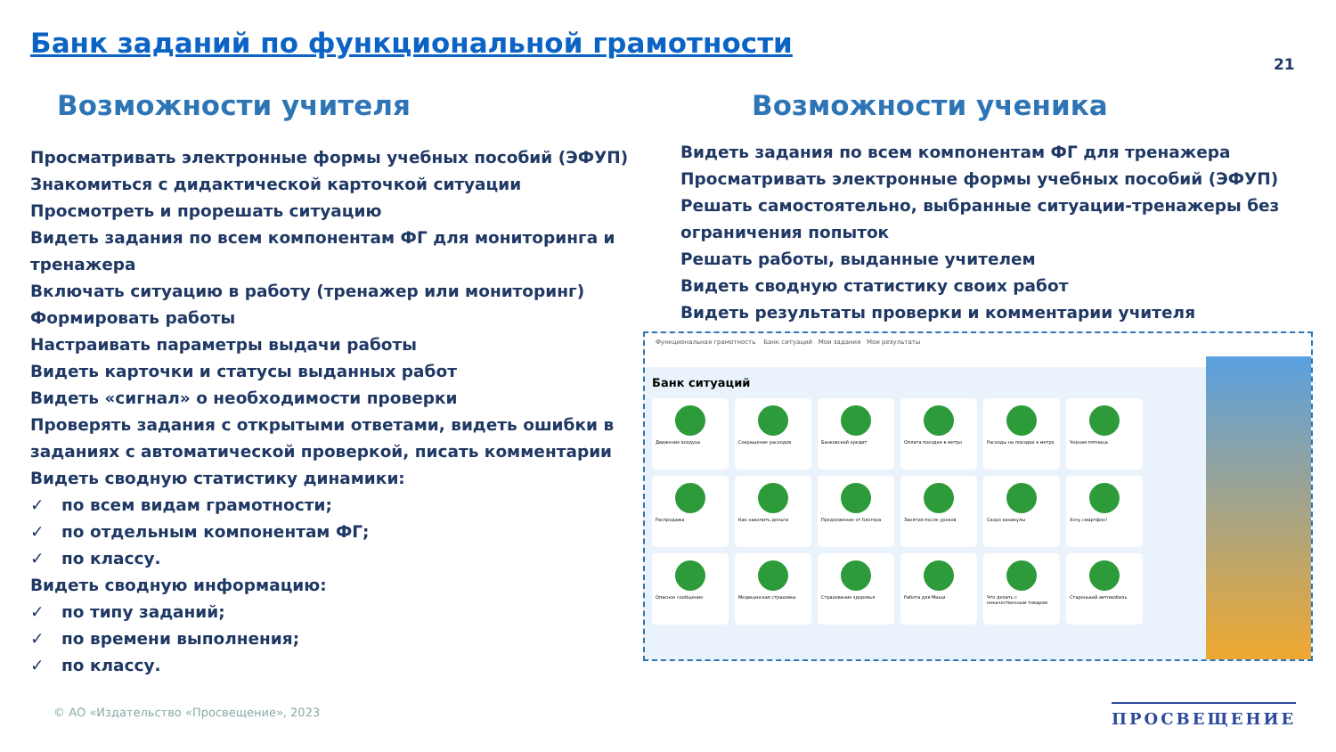Банк заданий по функциональной грамотности
21
Возможности учителя
Просматривать электронные формы учебных пособий (ЭФУП)
Знакомиться с дидактической карточкой ситуации
Просмотреть и прорешать ситуацию
Видеть задания по всем компонентам ФГ для мониторинга и тренажера
Включать ситуацию в работу (тренажер или мониторинг)
Формировать работы
Настраивать параметры выдачи работы
Видеть карточки и статусы выданных работ
Видеть «сигнал» о необходимости проверки
Проверять задания с открытыми ответами, видеть ошибки в заданиях с автоматической проверкой, писать комментарии
Видеть сводную статистику динамики:
✓ по всем видам грамотности;
✓ по отдельным компонентам ФГ;
✓ по классу.
Видеть сводную информацию:
✓ по типу заданий;
✓ по времени выполнения;
✓ по классу.
Возможности ученика
Видеть задания по всем компонентам ФГ для тренажера
Просматривать электронные формы учебных пособий (ЭФУП)
Решать самостоятельно, выбранные ситуации-тренажеры без ограничения попыток
Решать работы, выданные учителем
Видеть сводную статистику своих работ
Видеть результаты проверки и комментарии учителя
Функциональная грамотность Банк ситуаций Мои задания Мои результаты
Банк ситуаций
Движение воздуха
Сокращение расходов
Банковский кредит
Оплата поездки в метро
Расходы на поездки в метро
Черная пятница
Распродажа
Как накопить деньги
Предложение от блогера
Занятия после уроков
Скоро каникулы
Хочу смартфон!
Опасное сообщение
Медицинская страховка
Страхование здоровья
Работа для Миши
Что делать с некачественным товаром
Старенький автомобиль
© АО «Издательство «Просвещение», 2023
ПРОСВЕЩЕНИЕ